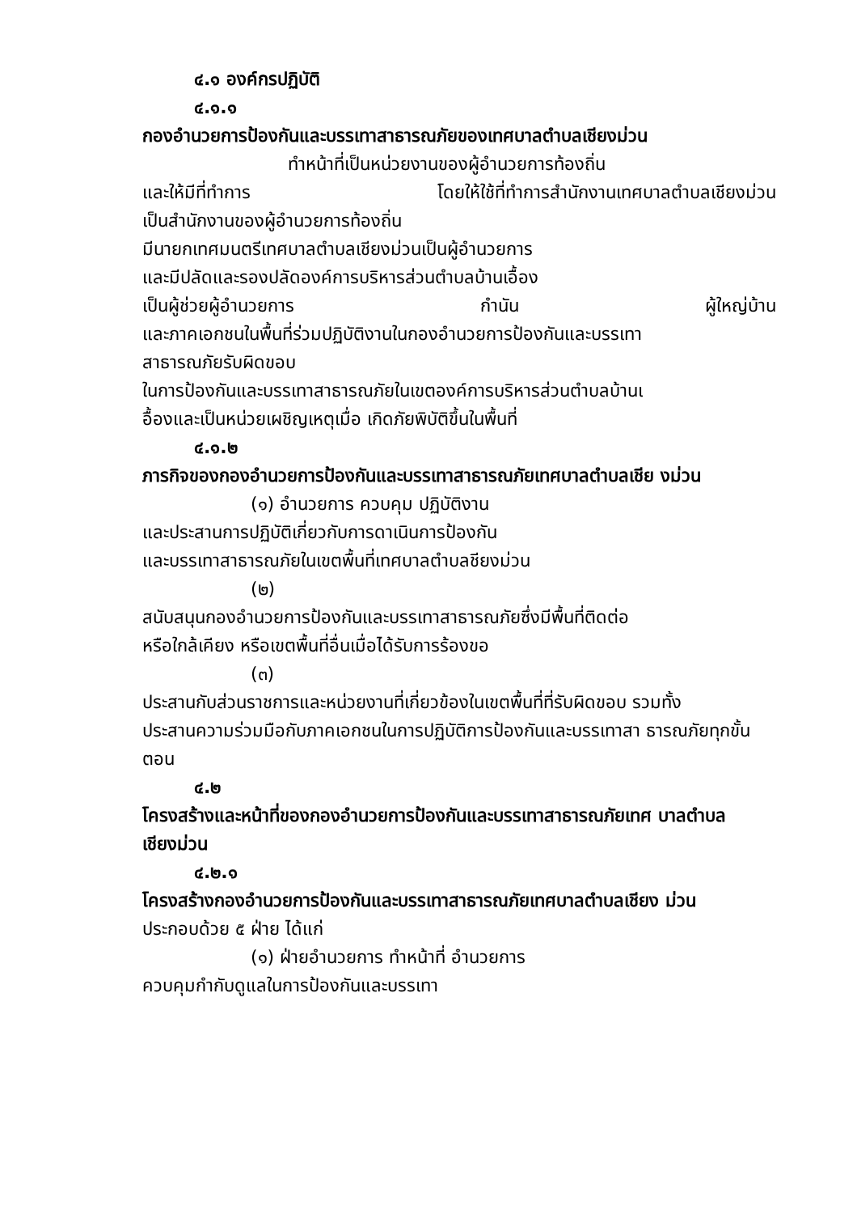๔.๑ องค์กรปฏิบัติ
๔.๑.๑
กองอำนวยการป้องกันและบรรเทาสาธารณภัยของเทศบาลตำบลเชียงม่วน
ทำหน้าที่เป็นหน่วยงานของผู้อำนวยการท้องถิ่น
และให้มีที่ทำการ โดยให้ใช้ที่ทำการสำนักงานเทศบาลตำบลเชียงม่วน
เป็นสำนักงานของผู้อำนวยการท้องถิ่น
มีนายกเทศมนตรีเทศบาลตำบลเชียงม่วนเป็นผู้อำนวยการ
และมีปลัดและรองปลัดองค์การบริหารส่วนตำบลบ้านเอื้อง
เป็นผู้ช่วยผู้อำนวยการ กำนัน ผู้ใหญ่บ้าน
และภาคเอกชนในพื้นที่ร่วมปฏิบัติงานในกองอำนวยการป้องกันและบรรเทา
สาธารณภัยรับผิดขอบ
ในการป้องกันและบรรเทาสาธารณภัยในเขตองค์การบริหารส่วนตำบลบ้านเ
อื้องและเป็นหน่วยเผชิญเหตุเมื่อ เกิดภัยพิบัติขึ้นในพื้นที่
๔.๑.๒
ภารกิจของกองอำนวยการป้องกันและบรรเทาสาธารณภัยเทศบาลตำบลเชีย งม่วน
(๑) อำนวยการ ควบคุม ปฏิบัติงาน
และประสานการปฏิบัติเกี่ยวกับการดาเนินการป้องกัน
และบรรเทาสาธารณภัยในเขตพื้นที่เทศบาลตำบลชียงม่วน
(๒)
สนับสนุนกองอำนวยการป้องกันและบรรเทาสาธารณภัยซึ่งมีพื้นที่ติดต่อ
หรือใกล้เคียง หรือเขตพื้นที่อื่นเมื่อได้รับการร้องขอ
(๓)
ประสานกับส่วนราชการและหน่วยงานที่เกี่ยวข้องในเขตพื้นที่ที่รับผิดขอบ รวมทั้ง
ประสานความร่วมมือกับภาคเอกชนในการปฏิบัติการป้องกันและบรรเทาสา ธารณภัยทุกขั้นตอน
๔.๒
โครงสร้างและหน้าที่ของกองอำนวยการป้องกันและบรรเทาสาธารณภัยเทศ บาลตำบลเชียงม่วน
๔.๒.๑
โครงสร้างกองอำนวยการป้องกันและบรรเทาสาธารณภัยเทศบาลตำบลเชียง ม่วน
ประกอบด้วย ๕ ฝ่าย ได้แก่
(๑) ฝ่ายอำนวยการ ทำหน้าที่ อำนวยการ
ควบคุมกำกับดูแลในการป้องกันและบรรเทา